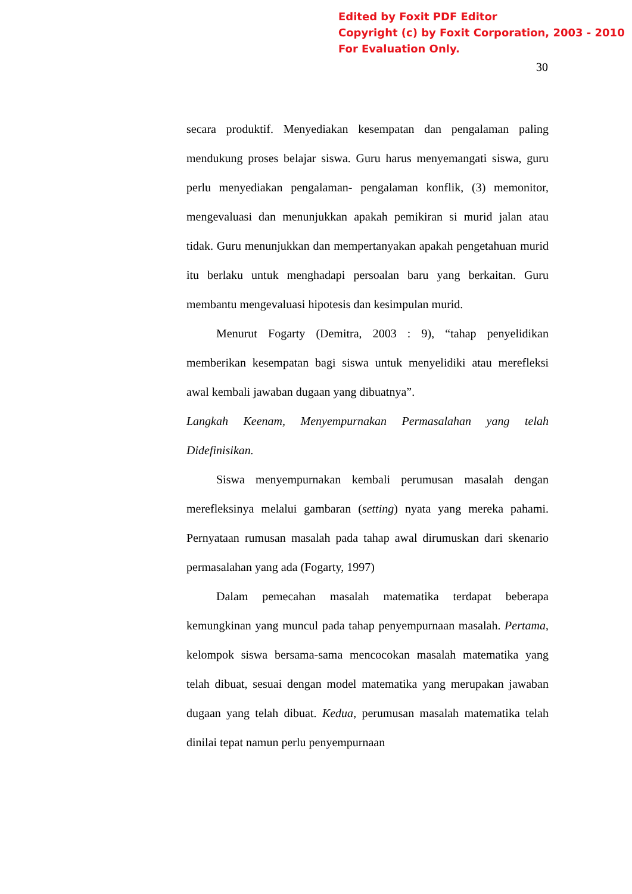Edited by Foxit PDF Editor
Copyright (c) by Foxit Corporation, 2003 - 2010
For Evaluation Only.
30
secara produktif. Menyediakan kesempatan dan pengalaman paling mendukung proses belajar siswa. Guru harus menyemangati siswa, guru perlu menyediakan pengalaman- pengalaman konflik, (3) memonitor, mengevaluasi dan menunjukkan apakah pemikiran si murid jalan atau tidak. Guru menunjukkan dan mempertanyakan apakah pengetahuan murid itu berlaku untuk menghadapi persoalan baru yang berkaitan. Guru membantu mengevaluasi hipotesis dan kesimpulan murid.
Menurut Fogarty (Demitra, 2003 : 9), “tahap penyelidikan memberikan kesempatan bagi siswa untuk menyelidiki atau merefleksi awal kembali jawaban dugaan yang dibuatnya”.
Langkah Keenam, Menyempurnakan Permasalahan yang telah Didefinisikan.
Siswa menyempurnakan kembali perumusan masalah dengan merefleksinya melalui gambaran (setting) nyata yang mereka pahami. Pernyataan rumusan masalah pada tahap awal dirumuskan dari skenario permasalahan yang ada (Fogarty, 1997)
Dalam pemecahan masalah matematika terdapat beberapa kemungkinan yang muncul pada tahap penyempurnaan masalah. Pertama, kelompok siswa bersama-sama mencocokan masalah matematika yang telah dibuat, sesuai dengan model matematika yang merupakan jawaban dugaan yang telah dibuat. Kedua, perumusan masalah matematika telah dinilai tepat namun perlu penyempurnaan